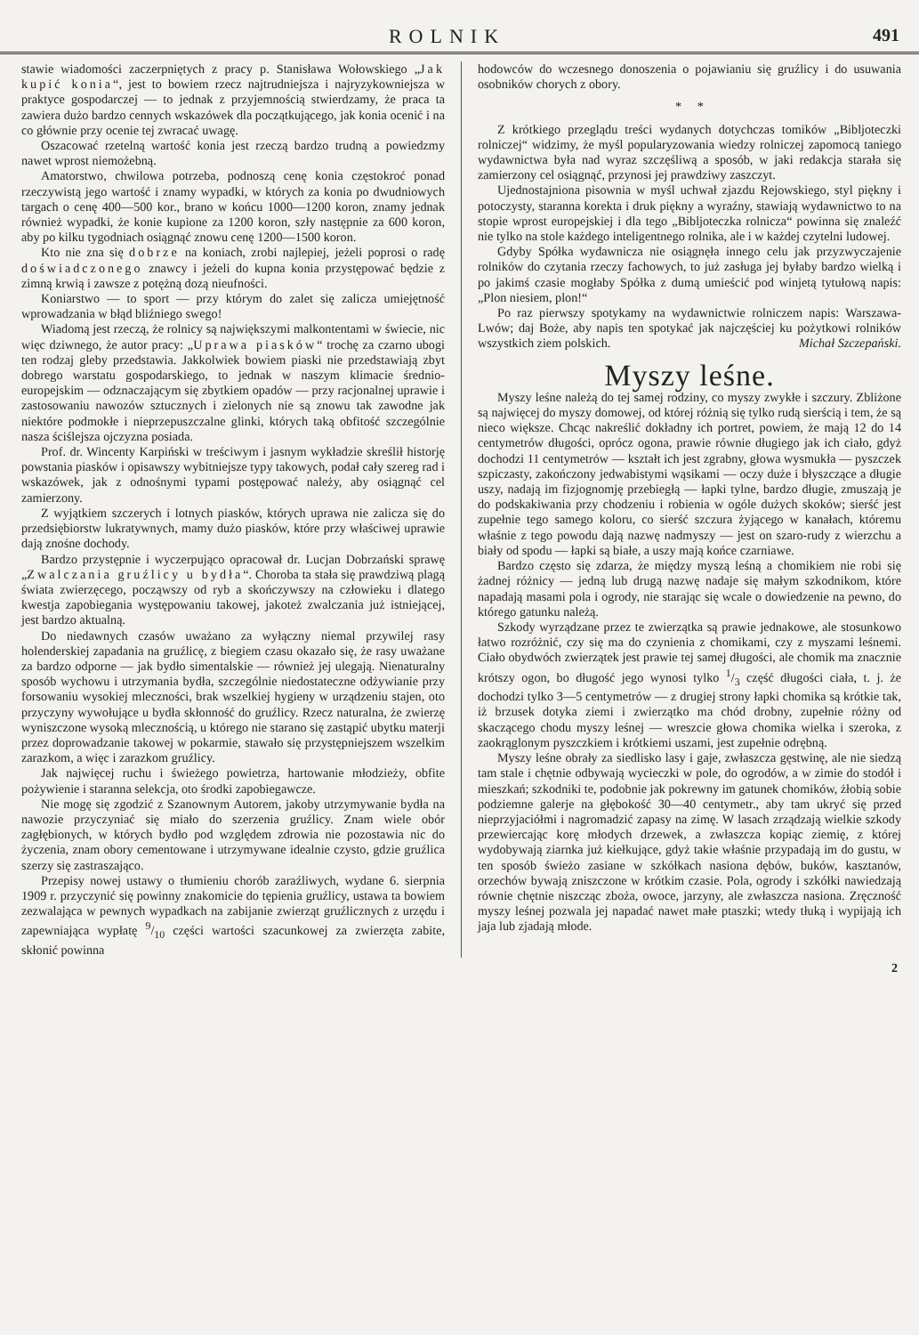ROLNIK 491
stawie wiadomości zaczerpniętych z pracy p. Stanisława Wołowskiego „Jak kupić konia“, jest to bowiem rzecz najtrudniejsza i najryzykowniejsza w praktyce gospodarczej — to jednak z przyjemnością stwierdzamy, że praca ta zawiera dużo bardzo cennych wskazówek dla początkującego, jak konia ocenić i na co głównie przy ocenie tej zwracać uwagę.
Oszacować rzetelną wartość konia jest rzeczą bardzo trudną a powiedzmy nawet wprost niemożebną.
Amatorstwo, chwilowa potrzeba, podnoszą cenę konia częstokroć ponad rzeczywistą jego wartość i znamy wypadki, w których za konia po dwudniowych targach o cenę 400—500 kor., brano w końcu 1000—1200 koron, znamy jednak również wypadki, że konie kupione za 1200 koron, szły następnie za 600 koron, aby po kilku tygodniach osiągnąć znowu cenę 1200—1500 koron.
Kto nie zna się dobrze na koniach, zrobi najlepiej, jeżeli poprosi o radę doświadczonego znawcy i jeżeli do kupna konia przystępować będzie z zimną krwią i zawsze z potężną dozą nieufności.
Koniarstwo — to sport — przy którym do zalet się zalicza umiejętność wprowadzania w błąd bliźniego swego!
Wiadomą jest rzeczą, że rolnicy są największymi malkontentami w świecie, nic więc dziwnego, że autor pracy: „Uprawa piasków“ trochę za czarno ubogi ten rodzaj gleby przedstawia. Jakkolwiek bowiem piaski nie przedstawiają zbyt dobrego warstatu gospodarskiego, to jednak w naszym klimacie średnio-europejskim — odznaczającym się zbytkiem opadów — przy racjonalnej uprawie i zastosowaniu nawozów sztucznych i zielonych nie są znowu tak zawodne jak niektóre podmokłe i nieprzepuszczalne glinki, których taką obfitość szczególnie nasza ściślejsza ojczyzna posiada.
Prof. dr. Wincenty Karpiński w treściwym i jasnym wykładzie skreślił historję powstania piasków i opisawszy wybitniejsze typy takowych, podał cały szereg rad i wskazówek, jak z odnośnymi typami postępować należy, aby osiągnąć cel zamierzony.
Z wyjątkiem szczerych i lotnych piasków, których uprawa nie zalicza się do przedsiębiorstw lukratywnych, mamy dużo piasków, które przy właściwej uprawie dają znośne dochody.
Bardzo przystępnie i wyczerpująco opracował dr. Lucjan Dobrzański sprawę „Zwalczania gruźlicy u bydła“. Choroba ta stała się prawdziwą plagą świata zwierzęcego, począwszy od ryb a skończywszy na człowieku i dlatego kwestja zapobiegania występowaniu takowej, jakoteż zwalczania już istniejącej, jest bardzo aktualną.
Do niedawnych czasów uważano za wyłączny niemal przywilej rasy holenderskiej zapadania na gruźlicę, z biegiem czasu okazało się, że rasy uważane za bardzo odporne — jak bydło simentalskie — również jej ulegają. Nienaturalny sposób wychowu i utrzymania bydła, szczególnie niedostateczne odżywianie przy forsowaniu wysokiej mleczności, brak wszelkiej hygieny w urządzeniu stajen, oto przyczyny wywołujące u bydła skłonność do gruźlicy. Rzecz naturalna, że zwierzę wyniszczone wysoką mlecznością, u którego nie starano się zastąpić ubytku materji przez doprowadzanie takowej w pokarmie, stawało się przystępniejszem wszelkim zarazkom, a więc i zarazkom gruźlicy.
Jak najwięcej ruchu i świeżego powietrza, hartowanie młodzieży, obfite pożywienie i staranna selekcja, oto środki zapobiegawcze.
Nie mogę się zgodzić z Szanownym Autorem, jakoby utrzymywanie bydła na nawozie przyczyniać się miało do szerzenia gruźlicy. Znam wiele obór zagłębionych, w których bydło pod względem zdrowia nie pozostawia nic do życzenia, znam obory cementowane i utrzymywane idealnie czysto, gdzie gruźlica szerzy się zastraszająco.
Przepisy nowej ustawy o tłumieniu chorób zaraźliwych, wydane 6. sierpnia 1909 r. przyczynić się powinny znakomicie do tępienia gruźlicy, ustawa ta bowiem zezwalająca w pewnych wypadkach na zabijanie zwierząt gruźlicznych z urzędu i zapewniająca wypłatę 9/10 części wartości szacunkowej za zwierzęta zabite, skłonić powinna
hodowców do wczesnego donoszenia o pojawianiu się gruźlicy i do usuwania osobników chorych z obory.
* *
Z krótkiego przeglądu treści wydanych dotychczas tomików „Bibljoteczki rolniczej“ widzimy, że myśl popularyzowania wiedzy rolniczej zapomocą taniego wydawnictwa była nad wyraz szczęśliwą a sposób, w jaki redakcja starała się zamierzony cel osiągnąć, przynosi jej prawdziwy zaszczyt.
Ujednostajniona pisownia w myśl uchwał zjazdu Rejowskiego, styl piękny i potoczysty, staranna korekta i druk piękny a wyraźny, stawiają wydawnictwo to na stopie wprost europejskiej i dla tego „Bibljoteczka rolnicza“ powinna się znaleźć nie tylko na stole każdego inteligentnego rolnika, ale i w każdej czytelni ludowej.
Gdyby Spółka wydawnicza nie osiągnęła innego celu jak przyzwyczajenie rolników do czytania rzeczy fachowych, to już zasługa jej byłaby bardzo wielką i po jakimś czasie mogłaby Spółka z dumą umieścić pod winjetą tytułową napis: „Plon niesiem, plon!“
Po raz pierwszy spotykamy na wydawnictwie rolniczem napis: Warszawa-Lwów; daj Boże, aby napis ten spotykać jak najczęściej ku pożytkowi rolników wszystkich ziem polskich. Michał Szczepański.
Myszy leśne.
Myszy leśne należą do tej samej rodziny, co myszy zwykłe i szczury. Zbliżone są najwięcej do myszy domowej, od której różnią się tylko rudą sierścią i tem, że są nieco większe. Chcąc nakreślić dokładny ich portret, powiem, że mają 12 do 14 centymetrów długości, oprócz ogona, prawie równie długiego jak ich ciało, gdyż dochodzi 11 centymetrów — kształt ich jest zgrabny, głowa wysmukła — pyszczek szpiczasty, zakończony jedwabistymi wąsikami — oczy duże i błyszczące a długie uszy, nadają im fizjognomję przebiegłą — łapki tylne, bardzo długie, zmuszają je do podskakiwania przy chodzeniu i robienia w ogóle dużych skoków; sierść jest zupełnie tego samego koloru, co sierść szczura żyjącego w kanałach, któremu właśnie z tego powodu dają nazwę nadmyszy — jest on szaro-rudy z wierzchu a biały od spodu — łapki są białe, a uszy mają końce czarniawe.
Bardzo często się zdarza, że między myszą leśną a chomikiem nie robi się żadnej różnicy — jedną lub drugą nazwę nadaje się małym szkodnikom, które napadają masami pola i ogrody, nie starając się wcale o dowiedzenie na pewno, do którego gatunku należą.
Szkody wyrządzane przez te zwierzątka są prawie jednakowe, ale stosunkowo łatwo rozróżnić, czy się ma do czynienia z chomikami, czy z myszami leśnemi. Ciało obydwóch zwierzątek jest prawie tej samej długości, ale chomik ma znacznie krótszy ogon, bo długość jego wynosi tylko 1/3 część długości ciała, t. j. że dochodzi tylko 3—5 centymetrów — z drugiej strony łapki chomika są krótkie tak, iż brzusek dotyka ziemi i zwierzątko ma chód drobny, zupełnie różny od skaczącego chodu myszy leśnej — wreszcie głowa chomika wielka i szeroka, z zaokrąglonym pyszczkiem i krótkiemi uszami, jest zupełnie odrębną.
Myszy leśne obrały za siedlisko lasy i gaje, zwłaszcza gęstwinę, ale nie siedzą tam stale i chętnie odbywają wycieczki w pole, do ogrodów, a w zimie do stodół i mieszkań; szkodniki te, podobnie jak pokrewny im gatunek chomików, żłobią sobie podziemne galerje na głębokość 30—40 centymetr., aby tam ukryć się przed nieprzyjaciółmi i nagromadzić zapasy na zimę. W lasach zrządzają wielkie szkody przewiercając korę młodych drzewek, a zwłaszcza kopiąc ziemię, z której wydobywają ziarnka już kiełkujące, gdyż takie właśnie przypadają im do gustu, w ten sposób świeżo zasiane w szkółkach nasiona dębów, buków, kasztanów, orzechów bywają zniszczone w krótkim czasie. Pola, ogrody i szkółki nawiedzają równie chętnie niszcząc zboża, owoce, jarzyny, ale zwłaszcza nasiona. Zręczność myszy leśnej pozwala jej napadać nawet małe ptaszki; wtedy tłuką i wypijają ich jaja lub zjadają młode.
2